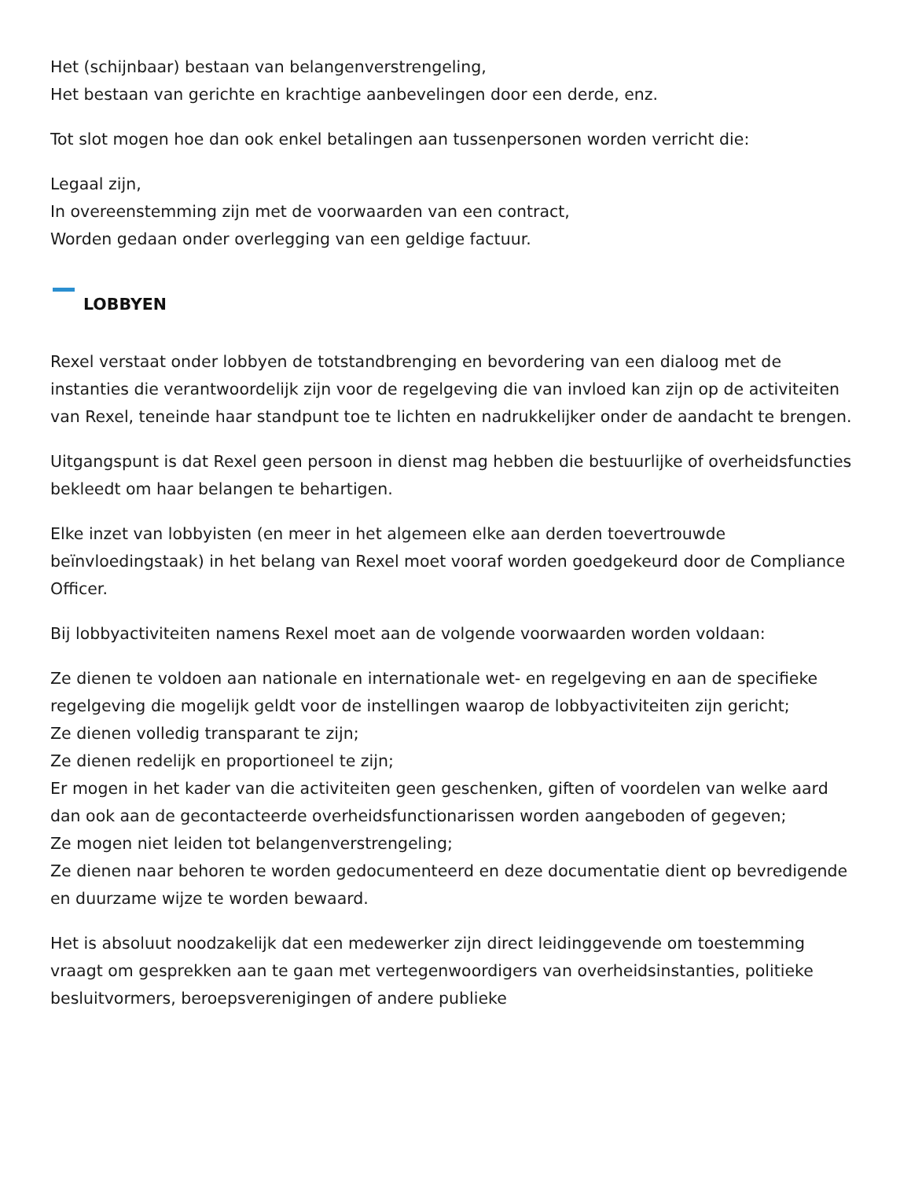Het (schijnbaar) bestaan van belangenverstrengeling,
Het bestaan van gerichte en krachtige aanbevelingen door een derde, enz.
Tot slot mogen hoe dan ook enkel betalingen aan tussenpersonen worden verricht die:
Legaal zijn,
In overeenstemming zijn met de voorwaarden van een contract,
Worden gedaan onder overlegging van een geldige factuur.
LOBBYEN
Rexel verstaat onder lobbyen de totstandbrenging en bevordering van een dialoog met de instanties die verantwoordelijk zijn voor de regelgeving die van invloed kan zijn op de activiteiten van Rexel, teneinde haar standpunt toe te lichten en nadrukkelijker onder de aandacht te brengen.
Uitgangspunt is dat Rexel geen persoon in dienst mag hebben die bestuurlijke of overheidsfuncties bekleedt om haar belangen te behartigen.
Elke inzet van lobbyisten (en meer in het algemeen elke aan derden toevertrouwde beïnvloedingstaak) in het belang van Rexel moet vooraf worden goedgekeurd door de Compliance Officer.
Bij lobbyactiviteiten namens Rexel moet aan de volgende voorwaarden worden voldaan:
Ze dienen te voldoen aan nationale en internationale wet- en regelgeving en aan de specifieke regelgeving die mogelijk geldt voor de instellingen waarop de lobbyactiviteiten zijn gericht;
Ze dienen volledig transparant te zijn;
Ze dienen redelijk en proportioneel te zijn;
Er mogen in het kader van die activiteiten geen geschenken, giften of voordelen van welke aard dan ook aan de gecontacteerde overheidsfunctionarissen worden aangeboden of gegeven;
Ze mogen niet leiden tot belangenverstrengeling;
Ze dienen naar behoren te worden gedocumenteerd en deze documentatie dient op bevredigende en duurzame wijze te worden bewaard.
Het is absoluut noodzakelijk dat een medewerker zijn direct leidinggevende om toestemming vraagt om gesprekken aan te gaan met vertegenwoordigers van overheidsinstanties, politieke besluitvormers, beroepsverenigingen of andere publieke